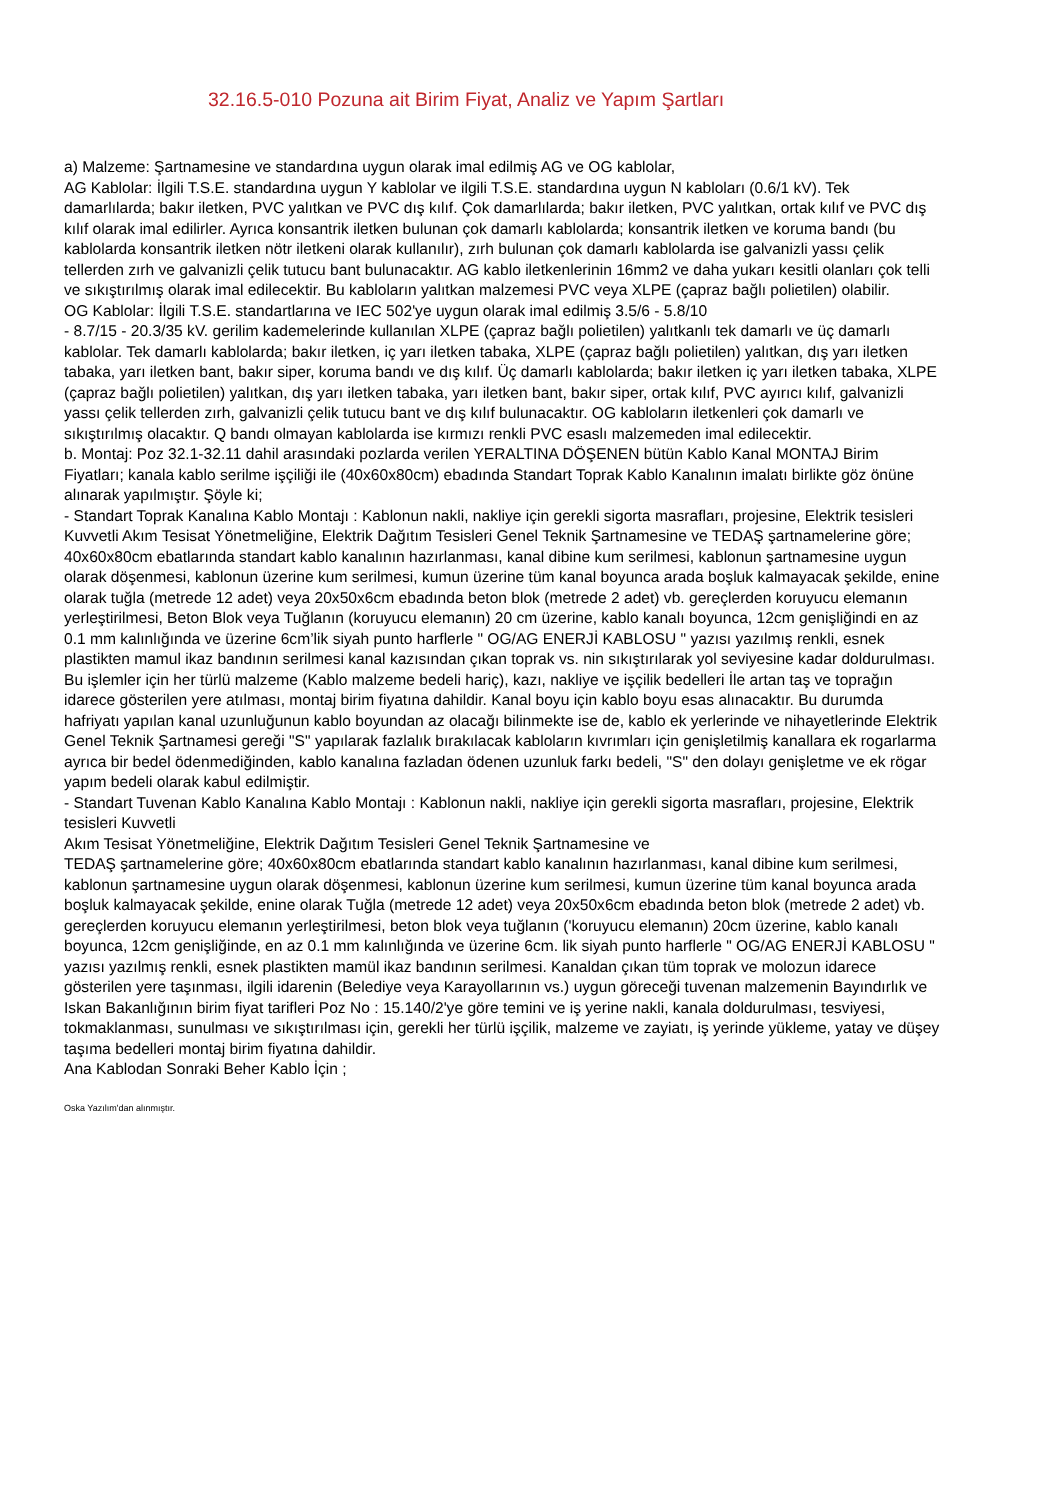32.16.5-010 Pozuna ait Birim Fiyat, Analiz ve Yapım Şartları
a) Malzeme: Şartnamesine ve standardına uygun olarak imal edilmiş AG ve OG kablolar,
AG Kablolar: İlgili T.S.E. standardına uygun Y kablolar ve ilgili T.S.E. standardına uygun N kabloları (0.6/1 kV). Tek damarlılarda; bakır iletken, PVC yalıtkan ve PVC dış kılıf. Çok damarlılarda; bakır iletken, PVC yalıtkan, ortak kılıf ve PVC dış kılıf olarak imal edilirler. Ayrıca konsantrik iletken bulunan çok damarlı kablolarda; konsantrik iletken ve koruma bandı (bu kablolarda konsantrik iletken nötr iletkeni olarak kullanılır), zırh bulunan çok damarlı kablolarda ise galvanizli yassı çelik tellerden zırh ve galvanizli çelik tutucu bant bulunacaktır. AG kablo iletkenlerinin 16mm2 ve daha yukarı kesitli olanları çok telli ve sıkıştırılmış olarak imal edilecektir. Bu kabloların yalıtkan malzemesi PVC veya XLPE (çapraz bağlı polietilen) olabilir.
OG Kablolar: İlgili T.S.E. standartlarına ve IEC 502'ye uygun olarak imal edilmiş 3.5/6 - 5.8/10
- 8.7/15 - 20.3/35 kV. gerilim kademelerinde kullanılan XLPE (çapraz bağlı polietilen) yalıtkanlı tek damarlı ve üç damarlı kablolar. Tek damarlı kablolarda; bakır iletken, iç yarı iletken tabaka, XLPE (çapraz bağlı polietilen) yalıtkan, dış yarı iletken tabaka, yarı iletken bant, bakır siper, koruma bandı ve dış kılıf. Üç damarlı kablolarda; bakır iletken iç yarı iletken tabaka, XLPE (çapraz bağlı polietilen) yalıtkan, dış yarı iletken tabaka, yarı iletken bant, bakır siper, ortak kılıf, PVC ayırıcı kılıf, galvanizli yassı çelik tellerden zırh, galvanizli çelik tutucu bant ve dış kılıf bulunacaktır. OG kabloların iletkenleri çok damarlı ve sıkıştırılmış olacaktır. Q bandı olmayan kablolarda ise kırmızı renkli PVC esaslı malzemeden imal edilecektir.
b. Montaj: Poz 32.1-32.11 dahil arasındaki pozlarda verilen YERALTINA DÖŞENEN bütün Kablo Kanal MONTAJ Birim Fiyatları; kanala kablo serilme işçiliği ile (40x60x80cm) ebadında Standart Toprak Kablo Kanalının imalatı birlikte göz önüne alınarak yapılmıştır. Şöyle ki;
- Standart Toprak Kanalına Kablo Montajı : Kablonun nakli, nakliye için gerekli sigorta masrafları, projesine, Elektrik tesisleri Kuvvetli Akım Tesisat Yönetmeliğine, Elektrik Dağıtım Tesisleri Genel Teknik Şartnamesine ve TEDAŞ şartnamelerine göre; 40x60x80cm ebatlarında standart kablo kanalının hazırlanması, kanal dibine kum serilmesi, kablonun şartnamesine uygun olarak döşenmesi, kablonun üzerine kum serilmesi, kumun üzerine tüm kanal boyunca arada boşluk kalmayacak şekilde, enine olarak tuğla (metrede 12 adet) veya 20x50x6cm ebadında beton blok (metrede 2 adet) vb. gereçlerden koruyucu elemanın yerleştirilmesi, Beton Blok veya Tuğlanın (koruyucu elemanın) 20 cm üzerine, kablo kanalı boyunca, 12cm genişliğindi en az 0.1 mm kalınlığında ve üzerine 6cm’lik siyah punto harflerle " OG/AG ENERJİ KABLOSU " yazısı yazılmış renkli, esnek plastikten mamul ikaz bandının serilmesi kanal kazısından çıkan toprak vs. nin sıkıştırılarak yol seviyesine kadar doldurulması.
Bu işlemler için her türlü malzeme (Kablo malzeme bedeli hariç), kazı, nakliye ve işçilik bedelleri İle artan taş ve toprağın idarece gösterilen yere atılması, montaj birim fiyatına dahildir. Kanal boyu için kablo boyu esas alınacaktır. Bu durumda hafriyatı yapılan kanal uzunluğunun kablo boyundan az olacağı bilinmekte ise de, kablo ek yerlerinde ve nihayetlerinde Elektrik Genel Teknik Şartnamesi gereği "S" yapılarak fazlalık bırakılacak kabloların kıvrımları için genişletilmiş kanallara ek rogarlarma ayrıca bir bedel ödenmediğinden, kablo kanalına fazladan ödenen uzunluk farkı bedeli, "S" den dolayı genişletme ve ek rögar yapım bedeli olarak kabul edilmiştir.
- Standart Tuvenan Kablo Kanalına Kablo Montajı : Kablonun nakli, nakliye için gerekli sigorta masrafları, projesine, Elektrik tesisleri Kuvvetli
Akım Tesisat Yönetmeliğine, Elektrik Dağıtım Tesisleri Genel Teknik Şartnamesine ve
TEDAŞ şartnamelerine göre; 40x60x80cm ebatlarında standart kablo kanalının hazırlanması, kanal dibine kum serilmesi, kablonun şartnamesine uygun olarak döşenmesi, kablonun üzerine kum serilmesi, kumun üzerine tüm kanal boyunca arada boşluk kalmayacak şekilde, enine olarak Tuğla (metrede 12 adet) veya 20x50x6cm ebadında beton blok (metrede 2 adet) vb. gereçlerden koruyucu elemanın yerleştirilmesi, beton blok veya tuğlanın ('koruyucu elemanın) 20cm üzerine, kablo kanalı boyunca, 12cm genişliğinde, en az 0.1 mm kalınlığında ve üzerine 6cm. lik siyah punto harflerle " OG/AG ENERJİ KABLOSU " yazısı yazılmış renkli, esnek plastikten mamül ikaz bandının serilmesi. Kanaldan çıkan tüm toprak ve molozun idarece gösterilen yere taşınması, ilgili idarenin (Belediye veya Karayollarının vs.) uygun göreceği tuvenan malzemenin Bayındırlık ve Iskan Bakanlığının birim fiyat tarifleri Poz No : 15.140/2'ye göre temini ve iş yerine nakli, kanala doldurulması, tesviyesi, tokmaklanması, sunulması ve sıkıştırılması için, gerekli her türlü işçilik, malzeme ve zayiatı, iş yerinde yükleme, yatay ve düşey taşıma bedelleri montaj birim fiyatına dahildir.
Ana Kablodan Sonraki Beher Kablo İçin ;
Oska Yazılım'dan alınmıştır.